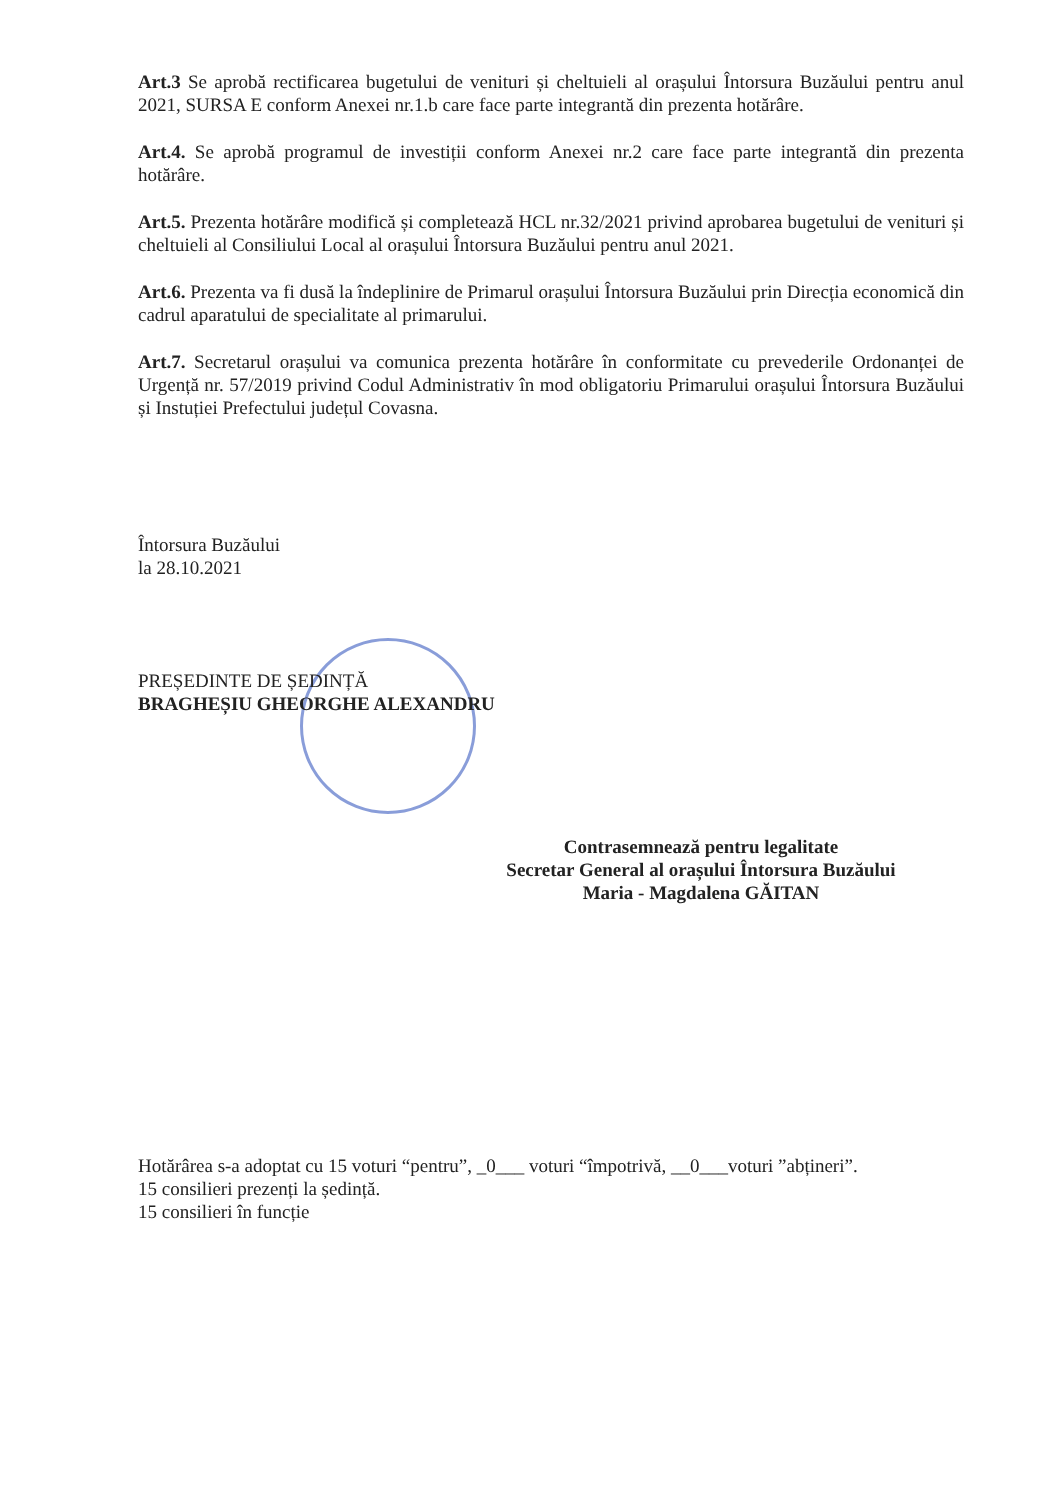Art.3 Se aprobă rectificarea bugetului de venituri și cheltuieli al orașului Întorsura Buzăului pentru anul 2021, SURSA E conform Anexei nr.1.b care face parte integrantă din prezenta hotărâre.
Art.4. Se aprobă programul de investiții conform Anexei nr.2 care face parte integrantă din prezenta hotărâre.
Art.5. Prezenta hotărâre modifică și completează HCL nr.32/2021 privind aprobarea bugetului de venituri și cheltuieli al Consiliului Local al orașului Întorsura Buzăului pentru anul 2021.
Art.6. Prezenta va fi dusă la îndeplinire de Primarul orașului Întorsura Buzăului prin Direcția economică din cadrul aparatului de specialitate al primarului.
Art.7. Secretarul orașului va comunica prezenta hotărâre în conformitate cu prevederile Ordonanței de Urgență nr. 57/2019 privind Codul Administrativ în mod obligatoriu Primarului orașului Întorsura Buzăului și Instuției Prefectului județul Covasna.
Întorsura Buzăului
la 28.10.2021
PREȘEDINTE DE ȘEDINȚĂ
BRAGHEȘIU GHEORGHE ALEXANDRU
Contrasemnează pentru legalitate
Secretar General al orașului Întorsura Buzăului
Maria - Magdalena GĂITAN
Hotărârea s-a adoptat cu 15 voturi “pentru”, _0___ voturi “împotrivă, __0___voturi ”abțineri”.
15 consilieri prezenți la ședință.
15 consilieri în funcție